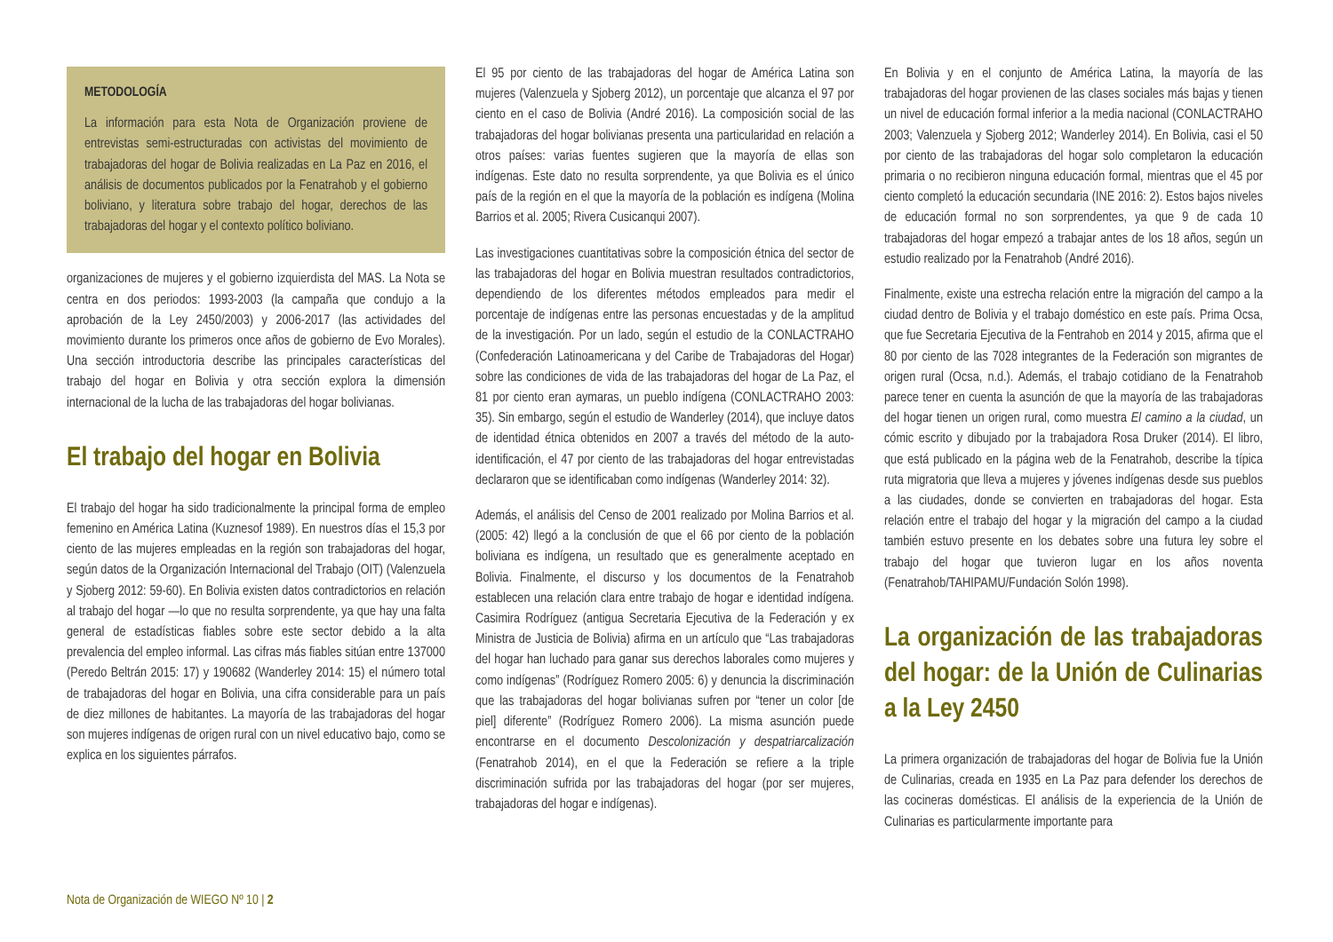METODOLOGÍA
La información para esta Nota de Organización proviene de entrevistas semi-estructuradas con activistas del movimiento de trabajadoras del hogar de Bolivia realizadas en La Paz en 2016, el análisis de documentos publicados por la Fenatrahob y el gobierno boliviano, y literatura sobre trabajo del hogar, derechos de las trabajadoras del hogar y el contexto político boliviano.
organizaciones de mujeres y el gobierno izquierdista del MAS. La Nota se centra en dos periodos: 1993-2003 (la campaña que condujo a la aprobación de la Ley 2450/2003) y 2006-2017 (las actividades del movimiento durante los primeros once años de gobierno de Evo Morales). Una sección introductoria describe las principales características del trabajo del hogar en Bolivia y otra sección explora la dimensión internacional de la lucha de las trabajadoras del hogar bolivianas.
El trabajo del hogar en Bolivia
El trabajo del hogar ha sido tradicionalmente la principal forma de empleo femenino en América Latina (Kuznesof 1989). En nuestros días el 15,3 por ciento de las mujeres empleadas en la región son trabajadoras del hogar, según datos de la Organización Internacional del Trabajo (OIT) (Valenzuela y Sjoberg 2012: 59-60). En Bolivia existen datos contradictorios en relación al trabajo del hogar —lo que no resulta sorprendente, ya que hay una falta general de estadísticas fiables sobre este sector debido a la alta prevalencia del empleo informal. Las cifras más fiables sitúan entre 137000 (Peredo Beltrán 2015: 17) y 190682 (Wanderley 2014: 15) el número total de trabajadoras del hogar en Bolivia, una cifra considerable para un país de diez millones de habitantes. La mayoría de las trabajadoras del hogar son mujeres indígenas de origen rural con un nivel educativo bajo, como se explica en los siguientes párrafos.
El 95 por ciento de las trabajadoras del hogar de América Latina son mujeres (Valenzuela y Sjoberg 2012), un porcentaje que alcanza el 97 por ciento en el caso de Bolivia (André 2016). La composición social de las trabajadoras del hogar bolivianas presenta una particularidad en relación a otros países: varias fuentes sugieren que la mayoría de ellas son indígenas. Este dato no resulta sorprendente, ya que Bolivia es el único país de la región en el que la mayoría de la población es indígena (Molina Barrios et al. 2005; Rivera Cusicanqui 2007).
Las investigaciones cuantitativas sobre la composición étnica del sector de las trabajadoras del hogar en Bolivia muestran resultados contradictorios, dependiendo de los diferentes métodos empleados para medir el porcentaje de indígenas entre las personas encuestadas y de la amplitud de la investigación. Por un lado, según el estudio de la CONLACTRAHO (Confederación Latinoamericana y del Caribe de Trabajadoras del Hogar) sobre las condiciones de vida de las trabajadoras del hogar de La Paz, el 81 por ciento eran aymaras, un pueblo indígena (CONLACTRAHO 2003: 35). Sin embargo, según el estudio de Wanderley (2014), que incluye datos de identidad étnica obtenidos en 2007 a través del método de la auto-identificación, el 47 por ciento de las trabajadoras del hogar entrevistadas declararon que se identificaban como indígenas (Wanderley 2014: 32).
Además, el análisis del Censo de 2001 realizado por Molina Barrios et al. (2005: 42) llegó a la conclusión de que el 66 por ciento de la población boliviana es indígena, un resultado que es generalmente aceptado en Bolivia. Finalmente, el discurso y los documentos de la Fenatrahob establecen una relación clara entre trabajo de hogar e identidad indígena. Casimira Rodríguez (antigua Secretaria Ejecutiva de la Federación y ex Ministra de Justicia de Bolivia) afirma en un artículo que “Las trabajadoras del hogar han luchado para ganar sus derechos laborales como mujeres y como indígenas” (Rodríguez Romero 2005: 6) y denuncia la discriminación que las trabajadoras del hogar bolivianas sufren por “tener un color [de piel] diferente” (Rodríguez Romero 2006). La misma asunción puede encontrarse en el documento Descolonización y despatriarcalización (Fenatrahob 2014), en el que la Federación se refiere a la triple discriminación sufrida por las trabajadoras del hogar (por ser mujeres, trabajadoras del hogar e indígenas).
En Bolivia y en el conjunto de América Latina, la mayoría de las trabajadoras del hogar provienen de las clases sociales más bajas y tienen un nivel de educación formal inferior a la media nacional (CONLACTRAHO 2003; Valenzuela y Sjoberg 2012; Wanderley 2014). En Bolivia, casi el 50 por ciento de las trabajadoras del hogar solo completaron la educación primaria o no recibieron ninguna educación formal, mientras que el 45 por ciento completó la educación secundaria (INE 2016: 2). Estos bajos niveles de educación formal no son sorprendentes, ya que 9 de cada 10 trabajadoras del hogar empezó a trabajar antes de los 18 años, según un estudio realizado por la Fenatrahob (André 2016).
Finalmente, existe una estrecha relación entre la migración del campo a la ciudad dentro de Bolivia y el trabajo doméstico en este país. Prima Ocsa, que fue Secretaria Ejecutiva de la Fentrahob en 2014 y 2015, afirma que el 80 por ciento de las 7028 integrantes de la Federación son migrantes de origen rural (Ocsa, n.d.). Además, el trabajo cotidiano de la Fenatrahob parece tener en cuenta la asunción de que la mayoría de las trabajadoras del hogar tienen un origen rural, como muestra El camino a la ciudad, un cómic escrito y dibujado por la trabajadora Rosa Druker (2014). El libro, que está publicado en la página web de la Fenatrahob, describe la típica ruta migratoria que lleva a mujeres y jóvenes indígenas desde sus pueblos a las ciudades, donde se convierten en trabajadoras del hogar. Esta relación entre el trabajo del hogar y la migración del campo a la ciudad también estuvo presente en los debates sobre una futura ley sobre el trabajo del hogar que tuvieron lugar en los años noventa (Fenatrahob/TAHIPAMU/Fundación Solón 1998).
La organización de las trabajadoras del hogar: de la Unión de Culinarias a la Ley 2450
La primera organización de trabajadoras del hogar de Bolivia fue la Unión de Culinarias, creada en 1935 en La Paz para defender los derechos de las cocineras domésticas. El análisis de la experiencia de la Unión de Culinarias es particularmente importante para
Nota de Organización de WIEGO Nº 10 | 2